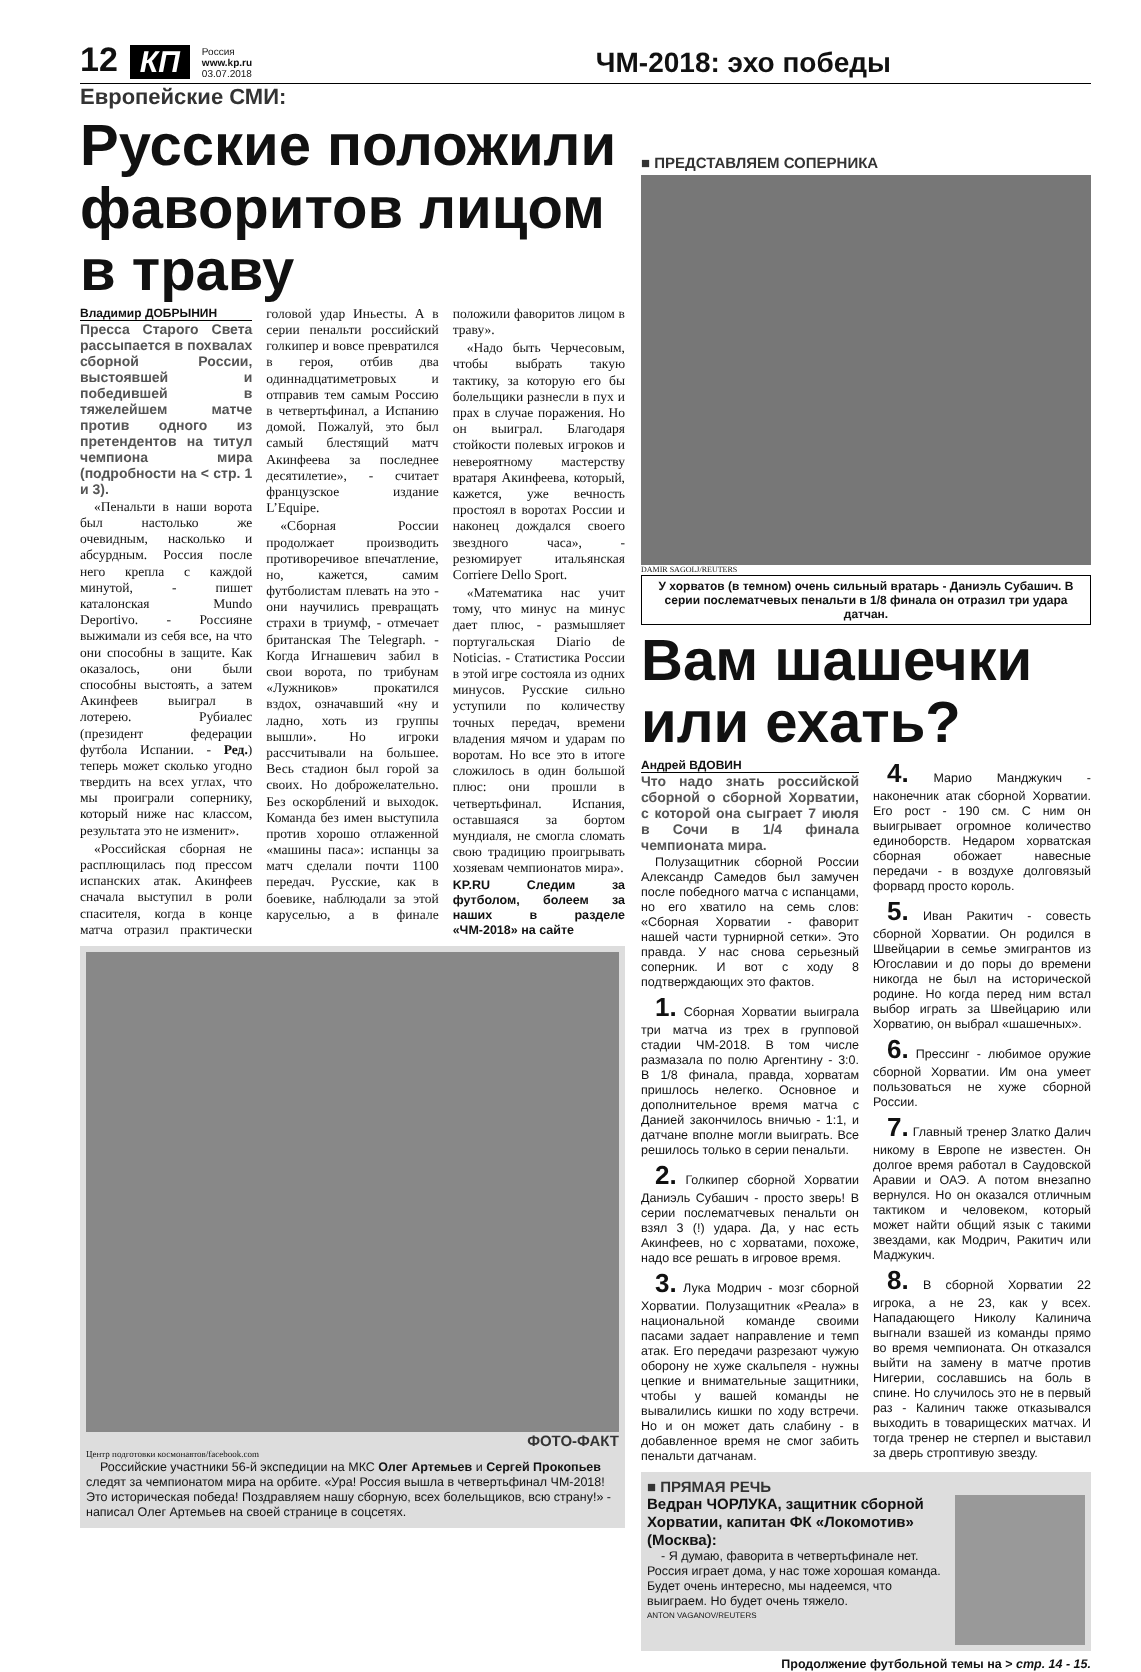12 КП Россия
www.kp.ru
03.07.2018 ЧМ-2018: эхо победы
Европейские СМИ:
Русские положили фаворитов лицом в траву
Владимир ДОБРЫНИН
Пресса Старого Света рассыпается в похвалах сборной России, выстоявшей и победившей в тяжелейшем матче против одного из претендентов на титул чемпиона мира (подробности на < стр. 1 и 3).
«Пенальти в наши ворота был настолько же очевидным, насколько и абсурдным. Россия после него крепла с каждой минутой, - пишет каталонская Mundo Deportivo. - Россияне выжимали из себя все, на что они способны в защите. Как оказалось, они были способны выстоять, а затем Акинфеев выиграл в лотерею. Рубиалес (президент федерации футбола Испании. - Ред.) теперь может сколько угодно твердить на всех углах, что мы проиграли сопернику, который ниже нас классом, результата это не изменит».
«Российская сборная не расплющилась под прессом испанских атак. Акинфеев сначала выступил в роли спасителя, когда в конце матча отразил практически головой удар Иньесты. А в серии пенальти российский голкипер и вовсе превратился в героя, отбив два одиннадцатиметровых и отправив тем самым Россию в четвертьфинал, а Испанию домой. Пожалуй, это был самый блестящий матч Акинфеева за последнее десятилетие», - считает французское издание L’Equipe.
«Сборная России продолжает производить противоречивое впечатление, но, кажется, самим футболистам плевать на это - они научились превращать страхи в триумф, - отмечает британская The Telegraph. - Когда Игнашевич забил в свои ворота, по трибунам «Лужников» прокатился вздох, означавший «ну и ладно, хоть из группы вышли». Но игроки рассчитывали на большее. Весь стадион был горой за своих. Но доброжелательно. Без оскорблений и выходок. Команда без имен выступила против хорошо отлаженной «машины паса»: испанцы за матч сделали почти 1100 передач. Русские, как в боевике, наблюдали за этой каруселью, а в финале положили фаворитов лицом в траву».
«Надо быть Черчесовым, чтобы выбрать такую тактику, за которую его бы болельщики разнесли в пух и прах в случае поражения. Но он выиграл. Благодаря стойкости полевых игроков и невероятному мастерству вратаря Акинфеева, который, кажется, уже вечность простоял в воротах России и наконец дождался своего звездного часа», - резюмирует итальянская Corriere Dello Sport.
«Математика нас учит тому, что минус на минус дает плюс, - размышляет португальская Diario de Noticias. - Статистика России в этой игре состояла из одних минусов. Русские сильно уступили по количеству точных передач, времени владения мячом и ударам по воротам. Но все это в итоге сложилось в один большой плюс: они прошли в четвертьфинал. Испания, оставшаяся за бортом мундиаля, не смогла сломать свою традицию проигрывать хозяевам чемпионатов мира».
KP.RU Следим за футболом, болеем за наших в разделе «ЧМ-2018» на сайте
ФОТО-ФАКТ
Центр подготовки космонавтов/facebook.com
Российские участники 56-й экспедиции на МКС Олег Артемьев и Сергей Прокопьев следят за чемпионатом мира на орбите. «Ура! Россия вышла в четвертьфинал ЧМ-2018! Это историческая победа! Поздравляем нашу сборную, всех болельщиков, всю страну!» - написал Олег Артемьев на своей странице в соцсетях.
■ ПРЕДСТАВЛЯЕМ СОПЕРНИКА
DAMIR SAGOLJ/REUTERS
У хорватов (в темном) очень сильный вратарь - Даниэль Субашич. В серии послематчевых пенальти в 1/8 финала он отразил три удара датчан.
Вам шашечки или ехать?
Андрей ВДОВИН
Что надо знать российской сборной о сборной Хорватии, с которой она сыграет 7 июля в Сочи в 1/4 финала чемпионата мира.
Полузащитник сборной России Александр Самедов был замучен после победного матча с испанцами, но его хватило на семь слов: «Сборная Хорватии - фаворит нашей части турнирной сетки». Это правда. У нас снова серьезный соперник. И вот с ходу 8 подтверждающих это фактов.
1. Сборная Хорватии выиграла три матча из трех в групповой стадии ЧМ-2018. В том числе размазала по полю Аргентину - 3:0. В 1/8 финала, правда, хорватам пришлось нелегко. Основное и дополнительное время матча с Данией закончилось вничью - 1:1, и датчане вполне могли выиграть. Все решилось только в серии пенальти.
2. Голкипер сборной Хорватии Даниэль Субашич - просто зверь! В серии послематчевых пенальти он взял 3 (!) удара. Да, у нас есть Акинфеев, но с хорватами, похоже, надо все решать в игровое время.
3. Лука Модрич - мозг сборной Хорватии. Полузащитник «Реала» в национальной команде своими пасами задает направление и темп атак. Его передачи разрезают чужую оборону не хуже скальпеля - нужны цепкие и внимательные защитники, чтобы у вашей команды не вывалились кишки по ходу встречи. Но и он может дать слабину - в добавленное время не смог забить пенальти датчанам.
4. Марио Манджукич - наконечник атак сборной Хорватии. Его рост - 190 см. С ним он выигрывает огромное количество единоборств. Недаром хорватская сборная обожает навесные передачи - в воздухе долговязый форвард просто король.
5. Иван Ракитич - совесть сборной Хорватии. Он родился в Швейцарии в семье эмигрантов из Югославии и до поры до времени никогда не был на исторической родине. Но когда перед ним встал выбор играть за Швейцарию или Хорватию, он выбрал «шашечных».
6. Прессинг - любимое оружие сборной Хорватии. Им она умеет пользоваться не хуже сборной России.
7. Главный тренер Златко Далич никому в Европе не известен. Он долгое время работал в Саудовской Аравии и ОАЭ. А потом внезапно вернулся. Но он оказался отличным тактиком и человеком, который может найти общий язык с такими звездами, как Модрич, Ракитич или Маджукич.
8. В сборной Хорватии 22 игрока, а не 23, как у всех. Нападающего Николу Калинича выгнали взашей из команды прямо во время чемпионата. Он отказался выйти на замену в матче против Нигерии, сославшись на боль в спине. Но случилось это не в первый раз - Калинич также отказывался выходить в товарищеских матчах. И тогда тренер не стерпел и выставил за дверь строптивую звезду.
■ ПРЯМАЯ РЕЧЬ
Ведран ЧОРЛУКА, защитник сборной Хорватии, капитан ФК «Локомотив» (Москва):
- Я думаю, фаворита в четвертьфинале нет. Россия играет дома, у нас тоже хорошая команда. Будет очень интересно, мы надеемся, что выиграем. Но будет очень тяжело.
ANTON VAGANOV/REUTERS
Продолжение футбольной темы на > стр. 14 - 15.